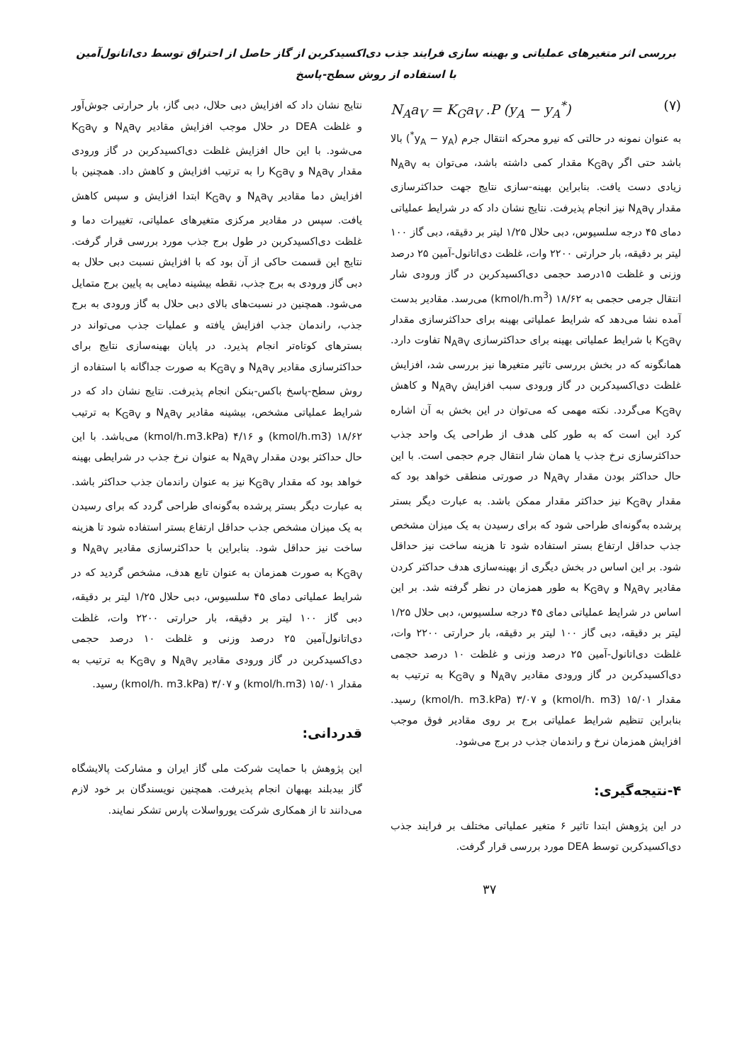بررسی اثر متغیرهای عملیاتی و بهینه سازی فرایند جذب دی‌اکسیدکربن از گاز حاصل از احتراق توسط دی‌اتانول‌آمین با استفاده از روش سطح-پاسخ
N<sub>A</sub>a<sub>V</sub> = K<sub>G</sub>a<sub>V</sub> .P (y<sub>A</sub> − y<sub>A</sub><sup>*</sup>) (۷)
به عنوان نمونه در حالتی که نیرو محرکه انتقال جرم (y<sub>A</sub> − y<sub>A</sub><sup>*</sup>) بالا باشد حتی اگر K<sub>G</sub>a<sub>V</sub> مقدار کمی داشته باشد، می‌توان به N<sub>A</sub>a<sub>V</sub> زیادی دست یافت. بنابراین بهینه-سازی نتایج جهت حداکثرسازی مقدار N<sub>A</sub>a<sub>V</sub> نیز انجام پذیرفت. نتایج نشان داد که در شرایط عملیاتی دمای ۴۵ درجه سلسیوس، دبی حلال ۱/۲۵ لیتر بر دقیقه، دبی گاز ۱۰۰ لیتر بر دقیقه، بار حرارتی ۲۲۰۰ وات، غلظت دی‌اتانول-آمین ۲۵ درصد وزنی و غلظت ۱۵درصد حجمی دی‌اکسیدکربن در گاز ورودی شار انتقال جرمی حجمی به ۱۸/۶۲ (kmol/h.m<sup>3</sup>) می‌رسد. مقادیر بدست آمده نشا می‌دهد که شرایط عملیاتی بهینه برای حداکثرسازی مقدار K<sub>G</sub>a<sub>V</sub> با شرایط عملیاتی بهینه برای حداکثرسازی N<sub>A</sub>a<sub>V</sub> تفاوت دارد. همانگونه که در بخش بررسی تاثیر متغیرها نیز بررسی شد، افزایش غلظت دی‌اکسیدکربن در گاز ورودی سبب افزایش N<sub>A</sub>a<sub>V</sub> و کاهش K<sub>G</sub>a<sub>V</sub> می‌گردد. نکته مهمی که می‌توان در این بخش به آن اشاره کرد این است که به طور کلی هدف از طراحی یک واحد جذب حداکثرسازی نرخ جذب یا همان شار انتقال جرم حجمی است. با این حال حداکثر بودن مقدار N<sub>A</sub>a<sub>V</sub> در صورتی منطقی خواهد بود که مقدار K<sub>G</sub>a<sub>V</sub> نیز حداکثر مقدار ممکن باشد. به عبارت دیگر بستر پرشده به‌گونه‌ای طراحی شود که برای رسیدن به یک میزان مشخص جذب حداقل ارتفاع بستر استفاده شود تا هزینه ساخت نیز حداقل شود. بر این اساس در بخش دیگری از بهینه‌سازی هدف حداکثر کردن مقادیر N<sub>A</sub>a<sub>V</sub> و K<sub>G</sub>a<sub>V</sub> به طور همزمان در نظر گرفته شد. بر این اساس در شرایط عملیاتی دمای ۴۵ درجه سلسیوس، دبی حلال ۱/۲۵ لیتر بر دقیقه، دبی گاز ۱۰۰ لیتر بر دقیقه، بار حرارتی ۲۲۰۰ وات، غلظت دی‌اتانول-آمین ۲۵ درصد وزنی و غلظت ۱۰ درصد حجمی دی‌اکسیدکربن در گاز ورودی مقادیر N<sub>A</sub>a<sub>V</sub> و K<sub>G</sub>a<sub>V</sub> به ترتیب به مقدار ۱۵/۰۱ (kmol/h. m3) و ۳/۰۷ (kmol/h. m3.kPa) رسید. بنابراین تنظیم شرایط عملیاتی برج بر روی مقادیر فوق موجب افزایش همزمان نرخ و راندمان جذب در برج می‌شود.
۴-نتیجه‌گیری:
در این پژوهش ابتدا تاثیر ۶ متغیر عملیاتی مختلف بر فرایند جذب دی‌اکسیدکربن توسط DEA مورد بررسی قرار گرفت.
۳۷
نتایج نشان داد که افزایش دبی حلال، دبی گاز، بار حرارتی جوش‌آور و غلظت DEA در حلال موجب افزایش مقادیر N<sub>A</sub>a<sub>V</sub> و K<sub>G</sub>a<sub>V</sub> می‌شود. با این حال افزایش غلظت دی‌اکسیدکربن در گاز ورودی مقدار N<sub>A</sub>a<sub>V</sub> و K<sub>G</sub>a<sub>V</sub> را به ترتیب افزایش و کاهش داد. همچنین با افزایش دما مقادیر N<sub>A</sub>a<sub>V</sub> و K<sub>G</sub>a<sub>V</sub> ابتدا افزایش و سپس کاهش یافت. سپس در مقادیر مرکزی متغیرهای عملیاتی، تغییرات دما و غلظت دی‌اکسیدکربن در طول برج جذب مورد بررسی قرار گرفت. نتایج این قسمت حاکی از آن بود که با افزایش نسبت دبی حلال به دبی گاز ورودی به برج جذب، نقطه بیشینه دمایی به پایین برج متمایل می‌شود. همچنین در نسبت‌های بالای دبی حلال به گاز ورودی به برج جذب، راندمان جذب افزایش یافته و عملیات جذب می‌تواند در بسترهای کوتاه‌تر انجام پذیرد. در پایان بهینه‌سازی نتایج برای حداکثرسازی مقادیر N<sub>A</sub>a<sub>V</sub> و K<sub>G</sub>a<sub>V</sub> به صورت جداگانه با استفاده از روش سطح-پاسخ باکس-بنکن انجام پذیرفت. نتایج نشان داد که در شرایط عملیاتی مشخص، بیشینه مقادیر N<sub>A</sub>a<sub>V</sub> و K<sub>G</sub>a<sub>V</sub> به ترتیب ۱۸/۶۲ (kmol/h.m3) و ۴/۱۶ (kmol/h.m3.kPa) می‌باشد. با این حال حداکثر بودن مقدار N<sub>A</sub>a<sub>V</sub> به عنوان نرخ جذب در شرایطی بهینه خواهد بود که مقدار K<sub>G</sub>a<sub>V</sub> نیز به عنوان راندمان جذب حداکثر باشد. به عبارت دیگر بستر پرشده به‌گونه‌ای طراحی گردد که برای رسیدن به یک میزان مشخص جذب حداقل ارتفاع بستر استفاده شود تا هزینه ساخت نیز حداقل شود. بنابراین با حداکثرسازی مقادیر N<sub>A</sub>a<sub>V</sub> و K<sub>G</sub>a<sub>V</sub> به صورت همزمان به عنوان تابع هدف، مشخص گردید که در شرایط عملیاتی دمای ۴۵ سلسیوس، دبی حلال ۱/۲۵ لیتر بر دقیقه، دبی گاز ۱۰۰ لیتر بر دقیقه، بار حرارتی ۲۲۰۰ وات، غلظت دی‌اتانول‌آمین ۲۵ درصد وزنی و غلظت ۱۰ درصد حجمی دی‌اکسیدکربن در گاز ورودی مقادیر N<sub>A</sub>a<sub>V</sub> و K<sub>G</sub>a<sub>V</sub> به ترتیب به مقدار ۱۵/۰۱ (kmol/h.m3) و ۳/۰۷ (kmol/h. m3.kPa) رسید.
قدردانی:
این پژوهش با حمایت شرکت ملی گاز ایران و مشارکت پالایشگاه گاز بیدبلند بهبهان انجام پذیرفت. همچنین نویسندگان بر خود لازم می‌دانند تا از همکاری شرکت یورواسلات پارس تشکر نمایند.